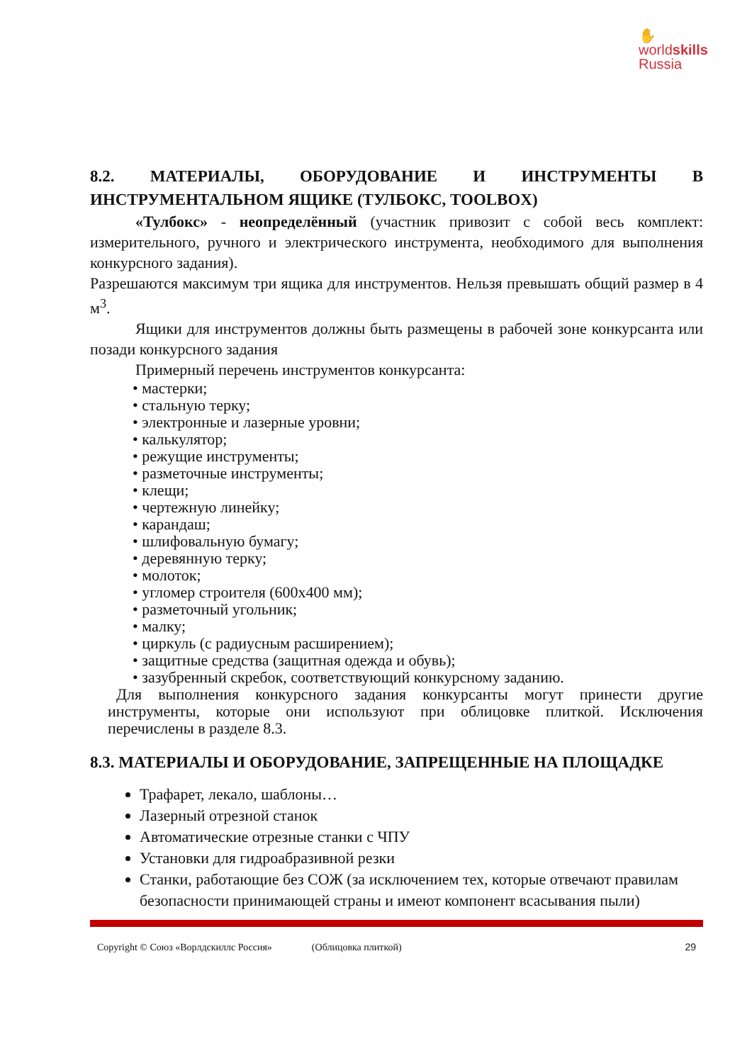✋
worldskills
Russia
8.2. МАТЕРИАЛЫ, ОБОРУДОВАНИЕ И ИНСТРУМЕНТЫ В ИНСТРУМЕНТАЛЬНОМ ЯЩИКЕ (ТУЛБОКС, TOOLBOX)
«Тулбокс» - неопределённый (участник привозит с собой весь комплект: измерительного, ручного и электрического инструмента, необходимого для выполнения конкурсного задания).
Разрешаются максимум три ящика для инструментов. Нельзя превышать общий размер в 4 м<sup>3</sup>.
Ящики для инструментов должны быть размещены в рабочей зоне конкурсанта или позади конкурсного задания
Примерный перечень инструментов конкурсанта:
• мастерки;
• стальную терку;
• электронные и лазерные уровни;
• калькулятор;
• режущие инструменты;
• разметочные инструменты;
• клещи;
• чертежную линейку;
• карандаш;
• шлифовальную бумагу;
• деревянную терку;
• молоток;
• угломер строителя (600х400 мм);
• разметочный угольник;
• малку;
• циркуль (с радиусным расширением);
• защитные средства (защитная одежда и обувь);
• зазубренный скребок, соответствующий конкурсному заданию.
Для выполнения конкурсного задания конкурсанты могут принести другие инструменты, которые они используют при облицовке плиткой. Исключения перечислены в разделе 8.3.
8.3. МАТЕРИАЛЫ И ОБОРУДОВАНИЕ, ЗАПРЕЩЕННЫЕ НА ПЛОЩАДКЕ
Трафарет, лекало, шаблоны…
Лазерный отрезной станок
Автоматические отрезные станки с ЧПУ
Установки для гидроабразивной резки
Станки, работающие без СОЖ (за исключением тех, которые отвечают правилам безопасности принимающей страны и имеют компонент всасывания пыли)
Copyright © Союз «Ворлдскиллс Россия» (Облицовка плиткой) 29